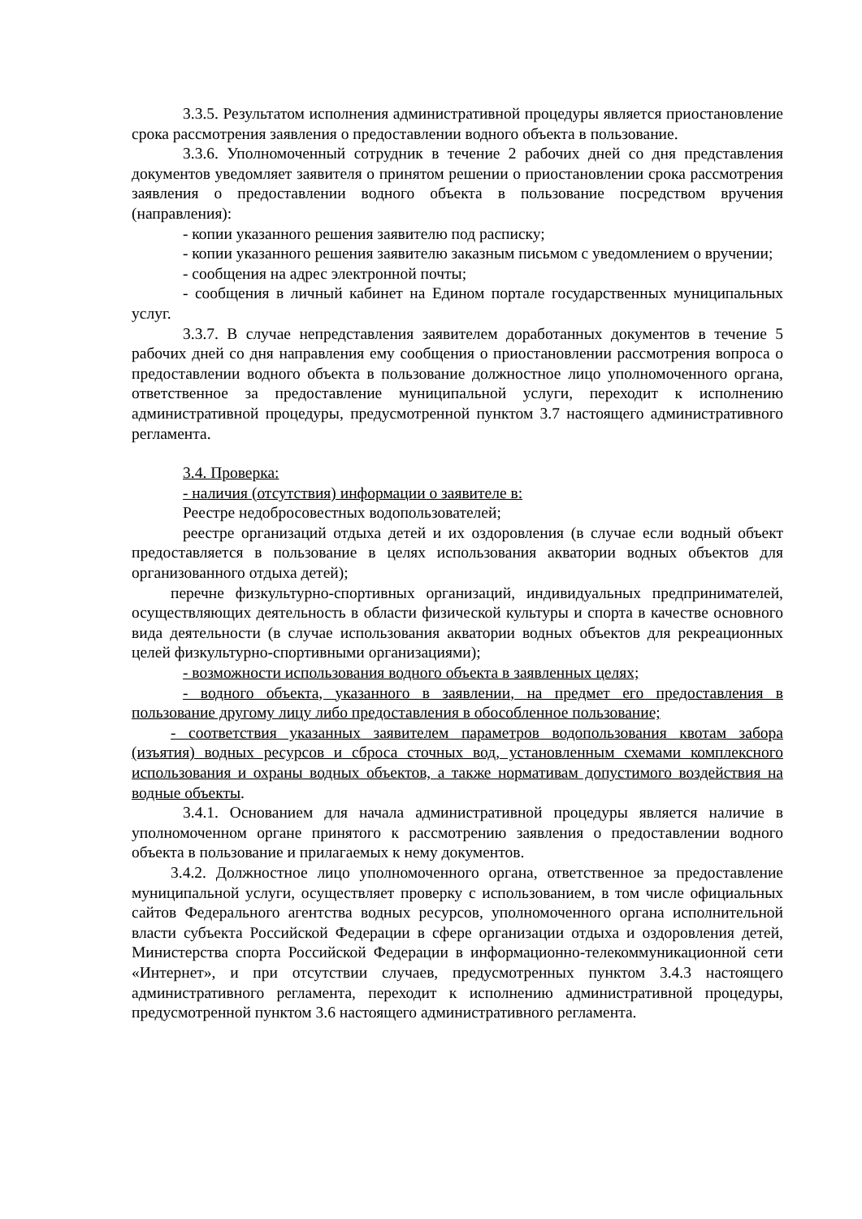3.3.5. Результатом исполнения административной процедуры является приостановление срока рассмотрения заявления о предоставлении водного объекта в пользование.
3.3.6. Уполномоченный сотрудник в течение 2 рабочих дней со дня представления документов уведомляет заявителя о принятом решении о приостановлении срока рассмотрения заявления о предоставлении водного объекта в пользование посредством вручения (направления):
- копии указанного решения заявителю под расписку;
- копии указанного решения заявителю заказным письмом с уведомлением о вручении;
- сообщения на адрес электронной почты;
- сообщения в личный кабинет на Едином портале государственных муниципальных услуг.
3.3.7. В случае непредставления заявителем доработанных документов в течение 5 рабочих дней со дня направления ему сообщения о приостановлении рассмотрения вопроса о предоставлении водного объекта в пользование должностное лицо уполномоченного органа, ответственное за предоставление муниципальной услуги, переходит к исполнению административной процедуры, предусмотренной пунктом 3.7 настоящего административного регламента.
3.4. Проверка:
- наличия (отсутствия) информации о заявителе в:
Реестре недобросовестных водопользователей;
реестре организаций отдыха детей и их оздоровления (в случае если водный объект предоставляется в пользование в целях использования акватории водных объектов для организованного отдыха детей);
перечне физкультурно-спортивных организаций, индивидуальных предпринимателей, осуществляющих деятельность в области физической культуры и спорта в качестве основного вида деятельности (в случае использования акватории водных объектов для рекреационных целей физкультурно-спортивными организациями);
- возможности использования водного объекта в заявленных целях;
- водного объекта, указанного в заявлении, на предмет его предоставления в пользование другому лицу либо предоставления в обособленное пользование;
- соответствия указанных заявителем параметров водопользования квотам забора (изъятия) водных ресурсов и сброса сточных вод, установленным схемами комплексного использования и охраны водных объектов, а также нормативам допустимого воздействия на водные объекты.
3.4.1. Основанием для начала административной процедуры является наличие в уполномоченном органе принятого к рассмотрению заявления о предоставлении водного объекта в пользование и прилагаемых к нему документов.
3.4.2. Должностное лицо уполномоченного органа, ответственное за предоставление муниципальной услуги, осуществляет проверку с использованием, в том числе официальных сайтов Федерального агентства водных ресурсов, уполномоченного органа исполнительной власти субъекта Российской Федерации в сфере организации отдыха и оздоровления детей, Министерства спорта Российской Федерации в информационно-телекоммуникационной сети «Интернет», и при отсутствии случаев, предусмотренных пунктом 3.4.3 настоящего административного регламента, переходит к исполнению административной процедуры, предусмотренной пунктом 3.6 настоящего административного регламента.